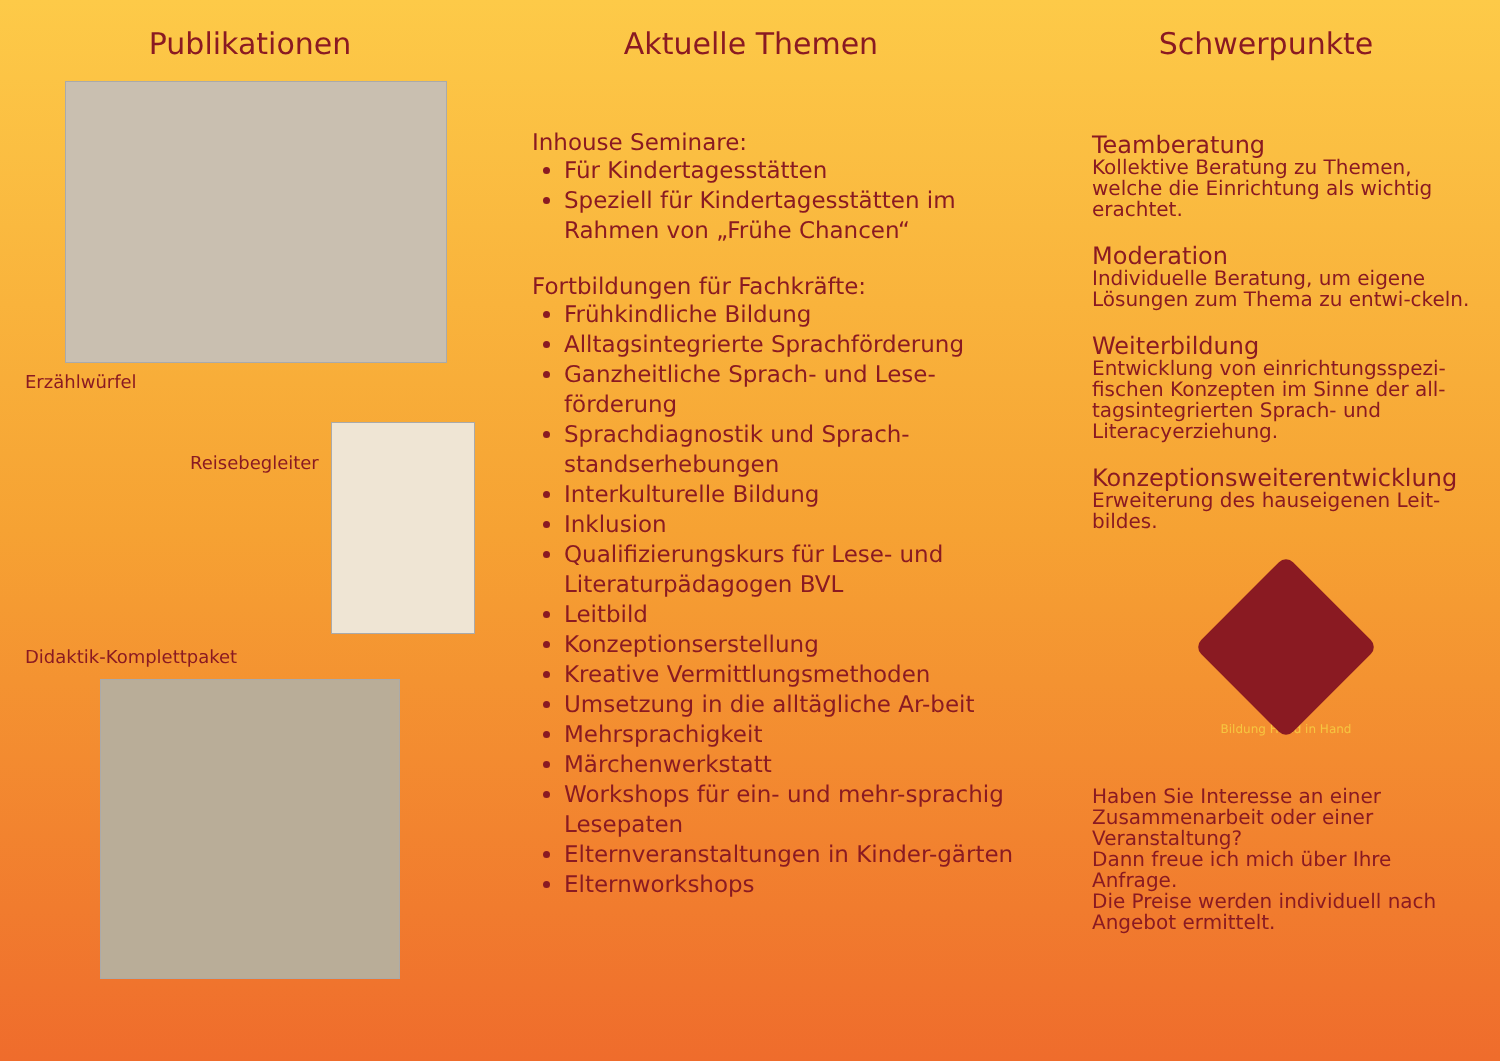Publikationen
Erzählwürfel
Reisebegleiter
Didaktik-Komplettpaket
Aktuelle Themen
Inhouse Seminare:
Für Kindertagesstätten
Speziell für Kindertagesstätten im Rahmen von „Frühe Chancen“
Fortbildungen für Fachkräfte:
Frühkindliche Bildung
Alltagsintegrierte Sprachförderung
Ganzheitliche Sprach- und Lese-förderung
Sprachdiagnostik und Sprach-standserhebungen
Interkulturelle Bildung
Inklusion
Qualifizierungskurs für Lese- und Literaturpädagogen BVL
Leitbild
Konzeptionserstellung
Kreative Vermittlungsmethoden
Umsetzung in die alltägliche Ar-beit
Mehrsprachigkeit
Märchenwerkstatt
Workshops für ein- und mehr-sprachig Lesepaten
Elternveranstaltungen in Kinder-gärten
Elternworkshops
Schwerpunkte
Teamberatung
Kollektive Beratung zu Themen, welche die Einrichtung als wichtig erachtet.
Moderation
Individuelle Beratung, um eigene Lösungen zum Thema zu entwi-ckeln.
Weiterbildung
Entwicklung von einrichtungsspezi-fischen Konzepten im Sinne der all-tagsintegrierten Sprach- und Literacyerziehung.
Konzeptionsweiterentwicklung
Erweiterung des hauseigenen Leit-bildes.
Bildung Hand in Hand
Haben Sie Interesse an einer Zusammenarbeit oder einer Veranstaltung?
Dann freue ich mich über Ihre Anfrage.
Die Preise werden individuell nach Angebot ermittelt.